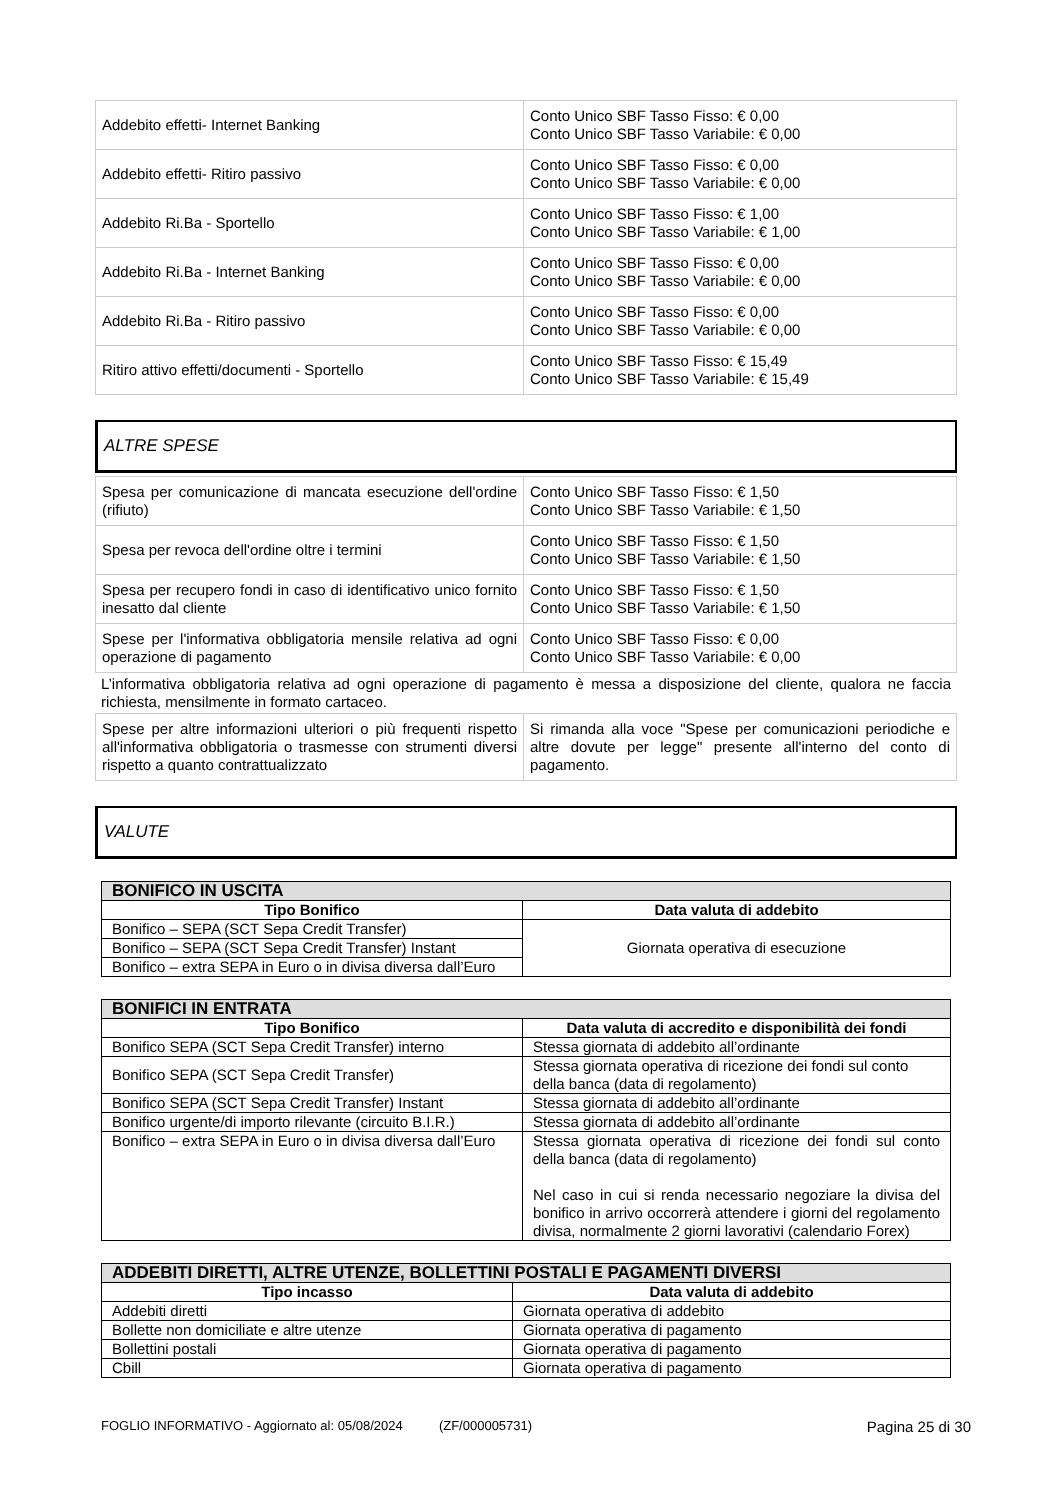| Addebito effetti- Internet Banking | Conto Unico SBF Tasso Fisso: € 0,00 Conto Unico SBF Tasso Variabile: € 0,00 |
| Addebito effetti- Ritiro passivo | Conto Unico SBF Tasso Fisso: € 0,00 Conto Unico SBF Tasso Variabile: € 0,00 |
| Addebito Ri.Ba - Sportello | Conto Unico SBF Tasso Fisso: € 1,00 Conto Unico SBF Tasso Variabile: € 1,00 |
| Addebito Ri.Ba - Internet Banking | Conto Unico SBF Tasso Fisso: € 0,00 Conto Unico SBF Tasso Variabile: € 0,00 |
| Addebito Ri.Ba - Ritiro passivo | Conto Unico SBF Tasso Fisso: € 0,00 Conto Unico SBF Tasso Variabile: € 0,00 |
| Ritiro attivo effetti/documenti - Sportello | Conto Unico SBF Tasso Fisso: € 15,49 Conto Unico SBF Tasso Variabile: € 15,49 |
ALTRE SPESE
| Spesa per comunicazione di mancata esecuzione dell'ordine (rifiuto) | Conto Unico SBF Tasso Fisso: € 1,50 Conto Unico SBF Tasso Variabile: € 1,50 |
| Spesa per revoca dell'ordine oltre i termini | Conto Unico SBF Tasso Fisso: € 1,50 Conto Unico SBF Tasso Variabile: € 1,50 |
| Spesa per recupero fondi in caso di identificativo unico fornito inesatto dal cliente | Conto Unico SBF Tasso Fisso: € 1,50 Conto Unico SBF Tasso Variabile: € 1,50 |
| Spese per l'informativa obbligatoria mensile relativa ad ogni operazione di pagamento | Conto Unico SBF Tasso Fisso: € 0,00 Conto Unico SBF Tasso Variabile: € 0,00 |
L’informativa obbligatoria relativa ad ogni operazione di pagamento è messa a disposizione del cliente, qualora ne faccia richiesta, mensilmente in formato cartaceo.
| Spese per altre informazioni ulteriori o più frequenti rispetto all'informativa obbligatoria o trasmesse con strumenti diversi rispetto a quanto contrattualizzato | Si rimanda alla voce "Spese per comunicazioni periodiche e altre dovute per legge" presente all'interno del conto di pagamento. |
VALUTE
| BONIFICO IN USCITA | |
| --- | --- |
| Tipo Bonifico | Data valuta di addebito |
| Bonifico – SEPA (SCT Sepa Credit Transfer) | Giornata operativa di esecuzione |
| Bonifico – SEPA (SCT Sepa Credit Transfer) Instant | |
| Bonifico – extra SEPA in Euro o in divisa diversa dall’Euro | |
| BONIFICI IN ENTRATA | |
| --- | --- |
| Tipo Bonifico | Data valuta di accredito e disponibilità dei fondi |
| Bonifico SEPA (SCT Sepa Credit Transfer) interno | Stessa giornata di addebito all’ordinante |
| Bonifico SEPA (SCT Sepa Credit Transfer) | Stessa giornata operativa di ricezione dei fondi sul conto della banca (data di regolamento) |
| Bonifico SEPA (SCT Sepa Credit Transfer) Instant | Stessa giornata di addebito all’ordinante |
| Bonifico urgente/di importo rilevante (circuito B.I.R.) | Stessa giornata di addebito all’ordinante |
| Bonifico – extra SEPA in Euro o in divisa diversa dall’Euro | Stessa giornata operativa di ricezione dei fondi sul conto della banca (data di regolamento) Nel caso in cui si renda necessario negoziare la divisa del bonifico in arrivo occorrerà attendere i giorni del regolamento divisa, normalmente 2 giorni lavorativi (calendario Forex) |
| ADDEBITI DIRETTI, ALTRE UTENZE, BOLLETTINI POSTALI E PAGAMENTI DIVERSI | |
| --- | --- |
| Tipo incasso | Data valuta di addebito |
| Addebiti diretti | Giornata operativa di addebito |
| Bollette non domiciliate e altre utenze | Giornata operativa di pagamento |
| Bollettini postali | Giornata operativa di pagamento |
| Cbill | Giornata operativa di pagamento |
FOGLIO INFORMATIVO - Aggiornato al: 05/08/2024 (ZF/000005731) Pagina 25 di 30